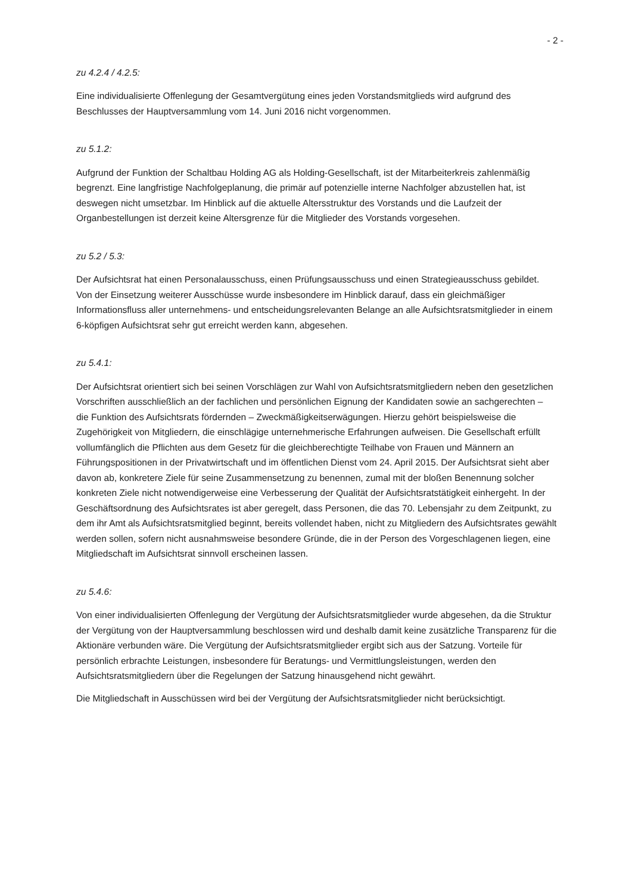- 2 -
zu 4.2.4 / 4.2.5:
Eine individualisierte Offenlegung der Gesamtvergütung eines jeden Vorstandsmitglieds wird aufgrund des Beschlusses der Hauptversammlung vom 14. Juni 2016 nicht vorgenommen.
zu 5.1.2:
Aufgrund der Funktion der Schaltbau Holding AG als Holding-Gesellschaft, ist der Mitarbeiterkreis zahlenmäßig begrenzt. Eine langfristige Nachfolgeplanung, die primär auf potenzielle interne Nachfolger abzustellen hat, ist deswegen nicht umsetzbar. Im Hinblick auf die aktuelle Altersstruktur des Vorstands und die Laufzeit der Organbestellungen ist derzeit keine Altersgrenze für die Mitglieder des Vorstands vorgesehen.
zu 5.2 / 5.3:
Der Aufsichtsrat hat einen Personalausschuss, einen Prüfungsausschuss und einen Strategieausschuss gebildet. Von der Einsetzung weiterer Ausschüsse wurde insbesondere im Hinblick darauf, dass ein gleichmäßiger Informationsfluss aller unternehmens- und entscheidungsrelevanten Belange an alle Aufsichtsratsmitglieder in einem 6-köpfigen Aufsichtsrat sehr gut erreicht werden kann, abgesehen.
zu 5.4.1:
Der Aufsichtsrat orientiert sich bei seinen Vorschlägen zur Wahl von Aufsichtsratsmitgliedern neben den gesetzlichen Vorschriften ausschließlich an der fachlichen und persönlichen Eignung der Kandidaten sowie an sachgerechten – die Funktion des Aufsichtsrats fördernden – Zweckmäßigkeitserwägungen. Hierzu gehört beispielsweise die Zugehörigkeit von Mitgliedern, die einschlägige unternehmerische Erfahrungen aufweisen. Die Gesellschaft erfüllt vollumfänglich die Pflichten aus dem Gesetz für die gleichberechtigte Teilhabe von Frauen und Männern an Führungspositionen in der Privatwirtschaft und im öffentlichen Dienst vom 24. April 2015. Der Aufsichtsrat sieht aber davon ab, konkretere Ziele für seine Zusammensetzung zu benennen, zumal mit der bloßen Benennung solcher konkreten Ziele nicht notwendigerweise eine Verbesserung der Qualität der Aufsichtsratstätigkeit einhergeht. In der Geschäftsordnung des Aufsichtsrates ist aber geregelt, dass Personen, die das 70. Lebensjahr zu dem Zeitpunkt, zu dem ihr Amt als Aufsichtsratsmitglied beginnt, bereits vollendet haben, nicht zu Mitgliedern des Aufsichtsrates gewählt werden sollen, sofern nicht ausnahmsweise besondere Gründe, die in der Person des Vorgeschlagenen liegen, eine Mitgliedschaft im Aufsichtsrat sinnvoll erscheinen lassen.
zu 5.4.6:
Von einer individualisierten Offenlegung der Vergütung der Aufsichtsratsmitglieder wurde abgesehen, da die Struktur der Vergütung von der Hauptversammlung beschlossen wird und deshalb damit keine zusätzliche Transparenz für die Aktionäre verbunden wäre. Die Vergütung der Aufsichtsratsmitglieder ergibt sich aus der Satzung. Vorteile für persönlich erbrachte Leistungen, insbesondere für Beratungs- und Vermittlungsleistungen, werden den Aufsichtsratsmitgliedern über die Regelungen der Satzung hinausgehend nicht gewährt.
Die Mitgliedschaft in Ausschüssen wird bei der Vergütung der Aufsichtsratsmitglieder nicht berücksichtigt.